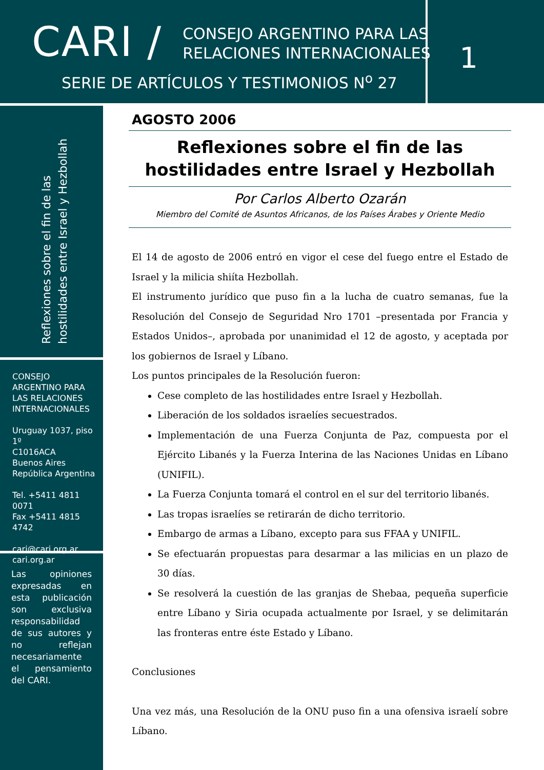CARI /
CONSEJO ARGENTINO PARA LAS
RELACIONES INTERNACIONALES
SERIE DE ARTÍCULOS Y TESTIMONIOS N<sup>o</sup> 27
1
Reflexiones sobre el fin de las hostilidades entre Israel y Hezbollah
CONSEJO ARGENTINO PARA LAS RELACIONES INTERNACIONALES
Uruguay 1037, piso 1º
C1016ACA
Buenos Aires
República Argentina
Tel. +5411 4811 0071
Fax +5411 4815 4742
cari@cari.org.ar
cari.org.ar
Las opiniones expresadas en esta publicación son exclusiva responsabilidad de sus autores y no reflejan necesariamente el pensamiento del CARI.
AGOSTO 2006
Reflexiones sobre el fin de las hostilidades entre Israel y Hezbollah
Por Carlos Alberto Ozarán
Miembro del Comité de Asuntos Africanos, de los Países Árabes y Oriente Medio
El 14 de agosto de 2006 entró en vigor el cese del fuego entre el Estado de Israel y la milicia shiíta Hezbollah.
El instrumento jurídico que puso fin a la lucha de cuatro semanas, fue la Resolución del Consejo de Seguridad Nro 1701 –presentada por Francia y Estados Unidos–, aprobada por unanimidad el 12 de agosto, y aceptada por los gobiernos de Israel y Líbano.
Los puntos principales de la Resolución fueron:
Cese completo de las hostilidades entre Israel y Hezbollah.
Liberación de los soldados israelíes secuestrados.
Implementación de una Fuerza Conjunta de Paz, compuesta por el Ejército Libanés y la Fuerza Interina de las Naciones Unidas en Líbano (UNIFIL).
La Fuerza Conjunta tomará el control en el sur del territorio libanés.
Las tropas israelíes se retirarán de dicho territorio.
Embargo de armas a Líbano, excepto para sus FFAA y UNIFIL.
Se efectuarán propuestas para desarmar a las milicias en un plazo de 30 días.
Se resolverá la cuestión de las granjas de Shebaa, pequeña superficie entre Líbano y Siria ocupada actualmente por Israel, y se delimitarán las fronteras entre éste Estado y Líbano.
Conclusiones
Una vez más, una Resolución de la ONU puso fin a una ofensiva israelí sobre Líbano.